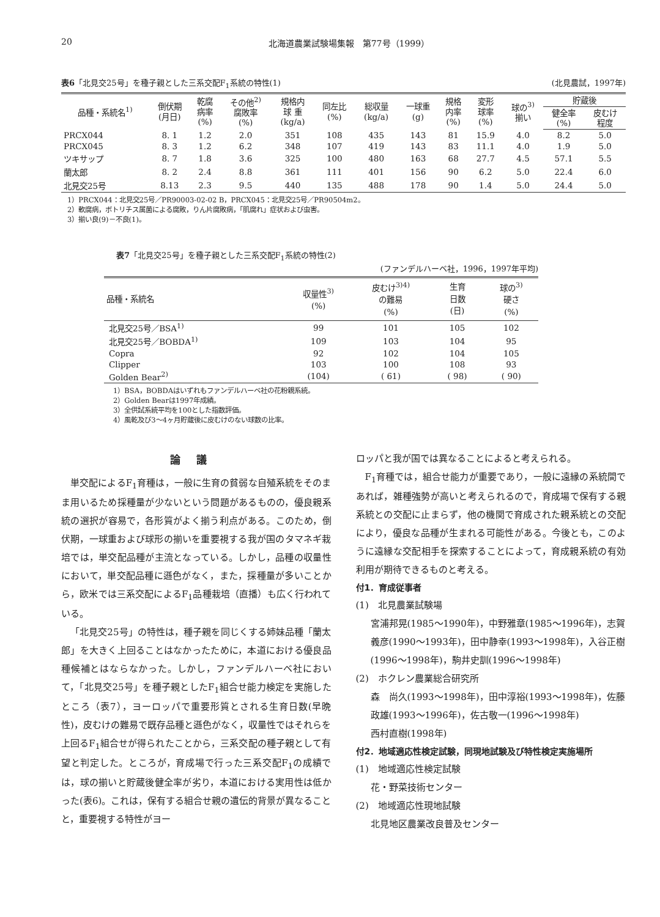20 北海道農業試験場集報　第77号（1999）
表6「北見交25号」を種子親とした三系交配F<sub>1</sub>系統の特性(1) (北見農試，1997年)
| 品種・系統名<sup>1)</sup> | 倒伏期 (月日) | 乾腐 病率 (%) | その他<sup>2)</sup> 腐敗率 (%) | 規格内 球 重 (kg/a) | 同左比 (%) | 総収量 (kg/a) | 一球重 (g) | 規格 内率 (%) | 変形 球率 (%) | 球の<sup>3)</sup> 揃い | 貯蔵後 | |
| --- | --- | --- | --- | --- | --- | --- | --- | --- | --- | --- | --- | --- |
| | | | | | | | | | | | 健全率 (%) | 皮むけ 程度 |
| PRCX044 | 8. 1 | 1.2 | 2.0 | 351 | 108 | 435 | 143 | 81 | 15.9 | 4.0 | 8.2 | 5.0 |
| PRCX045 | 8. 3 | 1.2 | 6.2 | 348 | 107 | 419 | 143 | 83 | 11.1 | 4.0 | 1.9 | 5.0 |
| ツキサップ | 8. 7 | 1.8 | 3.6 | 325 | 100 | 480 | 163 | 68 | 27.7 | 4.5 | 57.1 | 5.5 |
| 蘭太郎 | 8. 2 | 2.4 | 8.8 | 361 | 111 | 401 | 156 | 90 | 6.2 | 5.0 | 22.4 | 6.0 |
| 北見交25号 | 8.13 | 2.3 | 9.5 | 440 | 135 | 488 | 178 | 90 | 1.4 | 5.0 | 24.4 | 5.0 |
1）PRCX044：北見交25号／PR90003-02-02 B，PRCX045：北見交25号／PR90504m2。
2）軟腐病，ボトリチス属菌による腐敗，りん片腐敗病，「肌腐れ」症状および虫害。
3）揃い良(9)－不良(1)。
表7「北見交25号」を種子親とした三系交配F<sub>1</sub>系統の特性(2)
(ファンデルハーベ社，1996，1997年平均)
| 品種・系統名 | 収量性<sup>3)</sup> (%) | 皮むけ<sup>3)4)</sup> の難易 (%) | 生育 日数 (日) | 球の<sup>3)</sup> 硬さ (%) |
| --- | --- | --- | --- | --- |
| 北見交25号／BSA<sup>1)</sup> | 99 | 101 | 105 | 102 |
| 北見交25号／BOBDA<sup>1)</sup> | 109 | 103 | 104 | 95 |
| Copra | 92 | 102 | 104 | 105 |
| Clipper | 103 | 100 | 108 | 93 |
| Golden Bear<sup>2)</sup> | (104) | ( 61) | ( 98) | ( 90) |
1）BSA，BOBDAはいずれもファンデルハーベ社の花粉親系統。
2）Golden Bearは1997年成績。
3）全供試系統平均を100とした指数評価。
4）風乾及び3～4ヶ月貯蔵後に皮むけのない球数の比率。
論議
単交配によるF<sub>1</sub>育種は，一般に生育の貧弱な自殖系統をそのまま用いるため採種量が少ないという問題があるものの，優良親系統の選択が容易で，各形質がよく揃う利点がある。このため，倒伏期，一球重および球形の揃いを重要視する我が国のタマネギ栽培では，単交配品種が主流となっている。しかし，品種の収量性において，単交配品種に遜色がなく，また，採種量が多いことから，欧米では三系交配によるF<sub>1</sub>品種栽培（直播）も広く行われている。
「北見交25号」の特性は，種子親を同じくする姉妹品種「蘭太郎」を大きく上回ることはなかったために，本道における優良品種候補とはならなかった。しかし，ファンデルハーベ社において，「北見交25号」を種子親としたF<sub>1</sub>組合せ能力検定を実施したところ（表7），ヨーロッパで重要形質とされる生育日数(早晩性)，皮むけの難易で既存品種と遜色がなく，収量性ではそれらを上回るF<sub>1</sub>組合せが得られたことから，三系交配の種子親として有望と判定した。ところが，育成場で行った三系交配F<sub>1</sub>の成績では，球の揃いと貯蔵後健全率が劣り，本道における実用性は低かった(表6)。これは，保有する組合せ親の遺伝的背景が異なることと，重要視する特性がヨー
ロッパと我が国では異なることによると考えられる。
F<sub>1</sub>育種では，組合せ能力が重要であり，一般に遠縁の系統間であれば，雑種強勢が高いと考えられるので，育成場で保有する親系統との交配に止まらず，他の機関で育成された親系統との交配により，優良な品種が生まれる可能性がある。今後とも，このように遠縁な交配相手を探索することによって，育成親系統の有効利用が期待できるものと考える。
付1．育成従事者
(1)　北見農業試験場
宮浦邦晃(1985～1990年)，中野雅章(1985～1996年)，志賀義彦(1990～1993年)，田中静幸(1993～1998年)，入谷正樹(1996～1998年)，駒井史訓(1996～1998年)
(2)　ホクレン農業総合研究所
森　尚久(1993～1998年)，田中淳裕(1993～1998年)，佐藤政雄(1993～1996年)，佐古敬一(1996～1998年)
西村直樹(1998年)
付2．地域適応性検定試験，同現地試験及び特性検定実施場所
(1)　地域適応性検定試験
花・野菜技術センター
(2)　地域適応性現地試験
北見地区農業改良普及センター